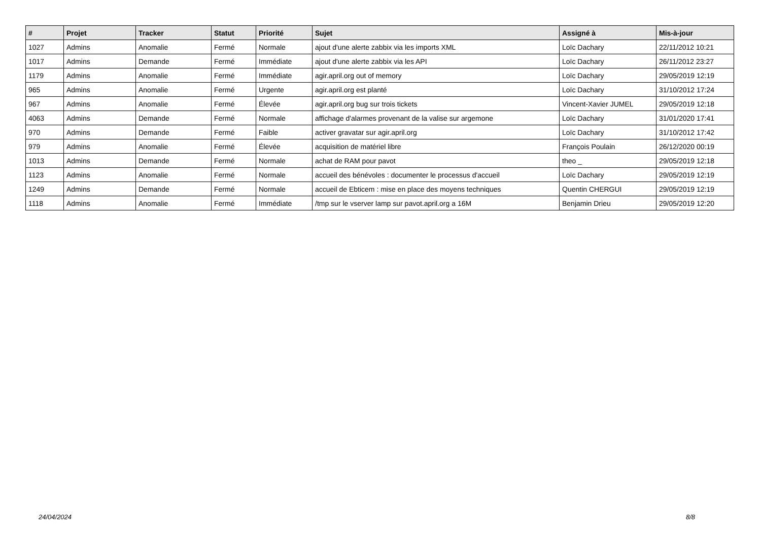| # | Projet | Tracker | Statut | Priorité | Sujet | Assigné à | Mis-à-jour |
| --- | --- | --- | --- | --- | --- | --- | --- |
| 1027 | Admins | Anomalie | Fermé | Normale | ajout d'une alerte zabbix via les imports XML | Loïc Dachary | 22/11/2012 10:21 |
| 1017 | Admins | Demande | Fermé | Immédiate | ajout d'une alerte zabbix via les API | Loïc Dachary | 26/11/2012 23:27 |
| 1179 | Admins | Anomalie | Fermé | Immédiate | agir.april.org out of memory | Loïc Dachary | 29/05/2019 12:19 |
| 965 | Admins | Anomalie | Fermé | Urgente | agir.april.org est planté | Loïc Dachary | 31/10/2012 17:24 |
| 967 | Admins | Anomalie | Fermé | Élevée | agir.april.org bug sur trois tickets | Vincent-Xavier JUMEL | 29/05/2019 12:18 |
| 4063 | Admins | Demande | Fermé | Normale | affichage d'alarmes provenant de la valise sur argemone | Loïc Dachary | 31/01/2020 17:41 |
| 970 | Admins | Demande | Fermé | Faible | activer gravatar sur agir.april.org | Loïc Dachary | 31/10/2012 17:42 |
| 979 | Admins | Anomalie | Fermé | Élevée | acquisition de matériel libre | François Poulain | 26/12/2020 00:19 |
| 1013 | Admins | Demande | Fermé | Normale | achat de RAM pour pavot | theo _ | 29/05/2019 12:18 |
| 1123 | Admins | Anomalie | Fermé | Normale | accueil des bénévoles : documenter le processus d'accueil | Loïc Dachary | 29/05/2019 12:19 |
| 1249 | Admins | Demande | Fermé | Normale | accueil de Ebticem : mise en place des moyens techniques | Quentin CHERGUI | 29/05/2019 12:19 |
| 1118 | Admins | Anomalie | Fermé | Immédiate | /tmp sur le vserver lamp sur pavot.april.org a 16M | Benjamin Drieu | 29/05/2019 12:20 |
24/04/2024 8/8